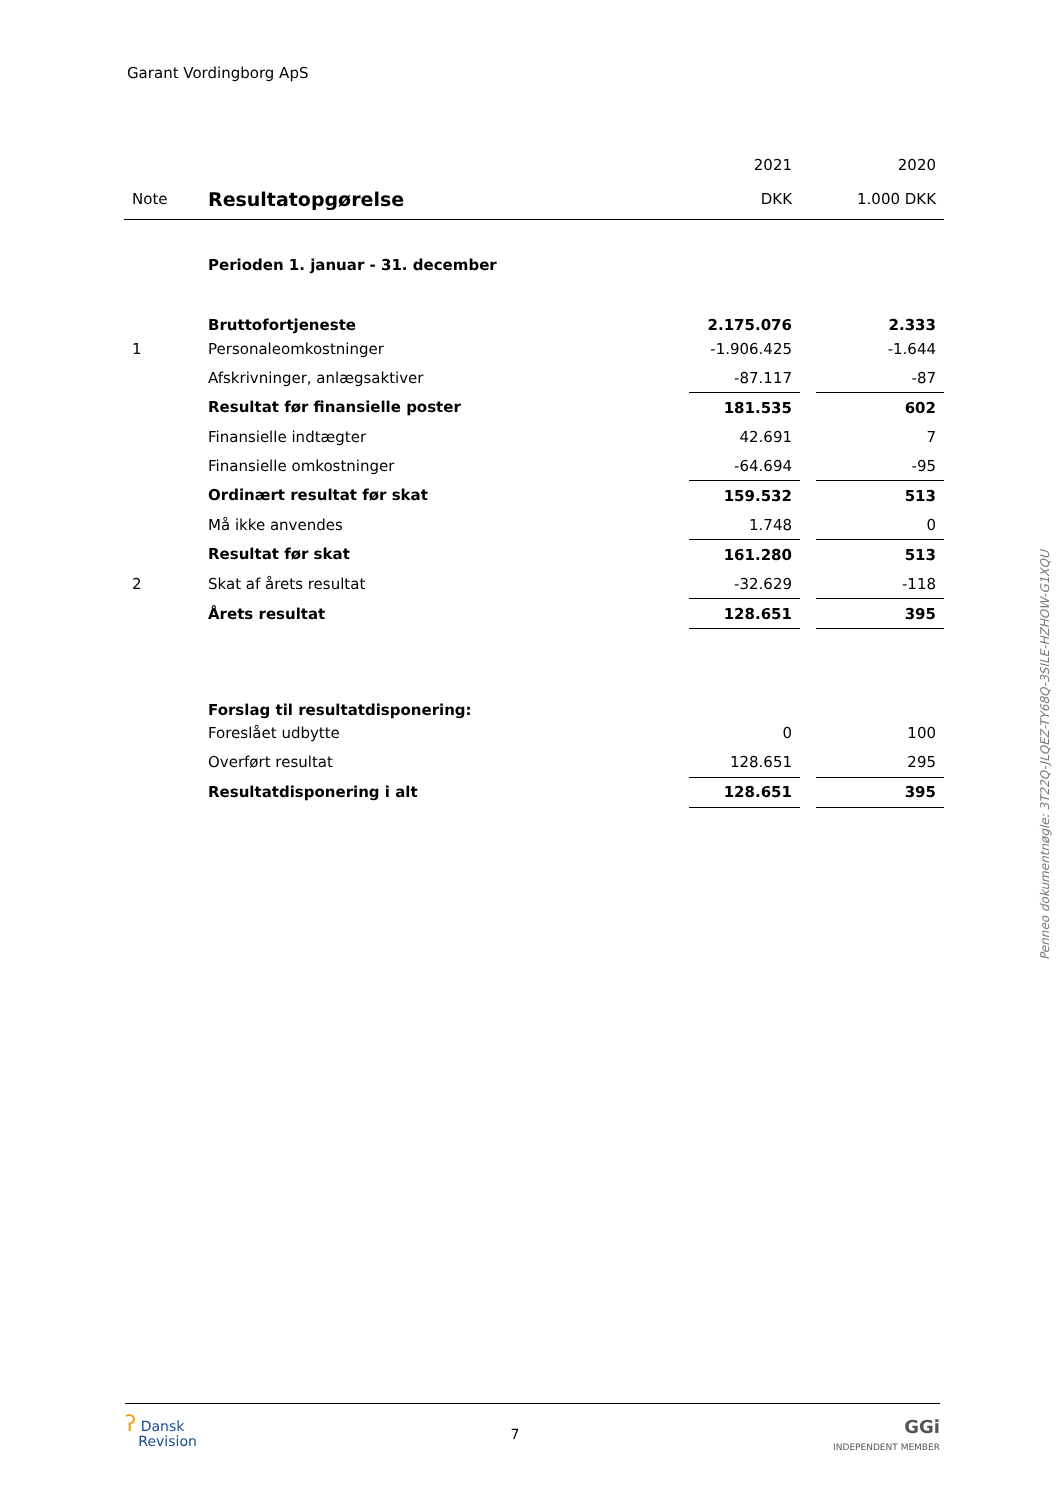Garant Vordingborg ApS
| | | 2021 | | 2020 |
| Note | Resultatopgørelse | DKK | | 1.000 DKK |
| | Perioden 1. januar - 31. december | | | |
| | Bruttofortjeneste | 2.175.076 | | 2.333 |
| 1 | Personaleomkostninger | -1.906.425 | | -1.644 |
| | Afskrivninger, anlægsaktiver | -87.117 | | -87 |
| | Resultat før finansielle poster | 181.535 | | 602 |
| | Finansielle indtægter | 42.691 | | 7 |
| | Finansielle omkostninger | -64.694 | | -95 |
| | Ordinært resultat før skat | 159.532 | | 513 |
| | Må ikke anvendes | 1.748 | | 0 |
| | Resultat før skat | 161.280 | | 513 |
| 2 | Skat af årets resultat | -32.629 | | -118 |
| | Årets resultat | 128.651 | | 395 |
| | Forslag til resultatdisponering: | | | |
| | Foreslået udbytte | 0 | | 100 |
| | Overført resultat | 128.651 | | 295 |
| | Resultatdisponering i alt | 128.651 | | 395 |
Penneo dokumentnøgle: 3T22Q-JLQEZ-TY68Q-3SILE-HZHOW-G1XQU
ʔ Dansk
Revision
7
GGi
INDEPENDENT MEMBER